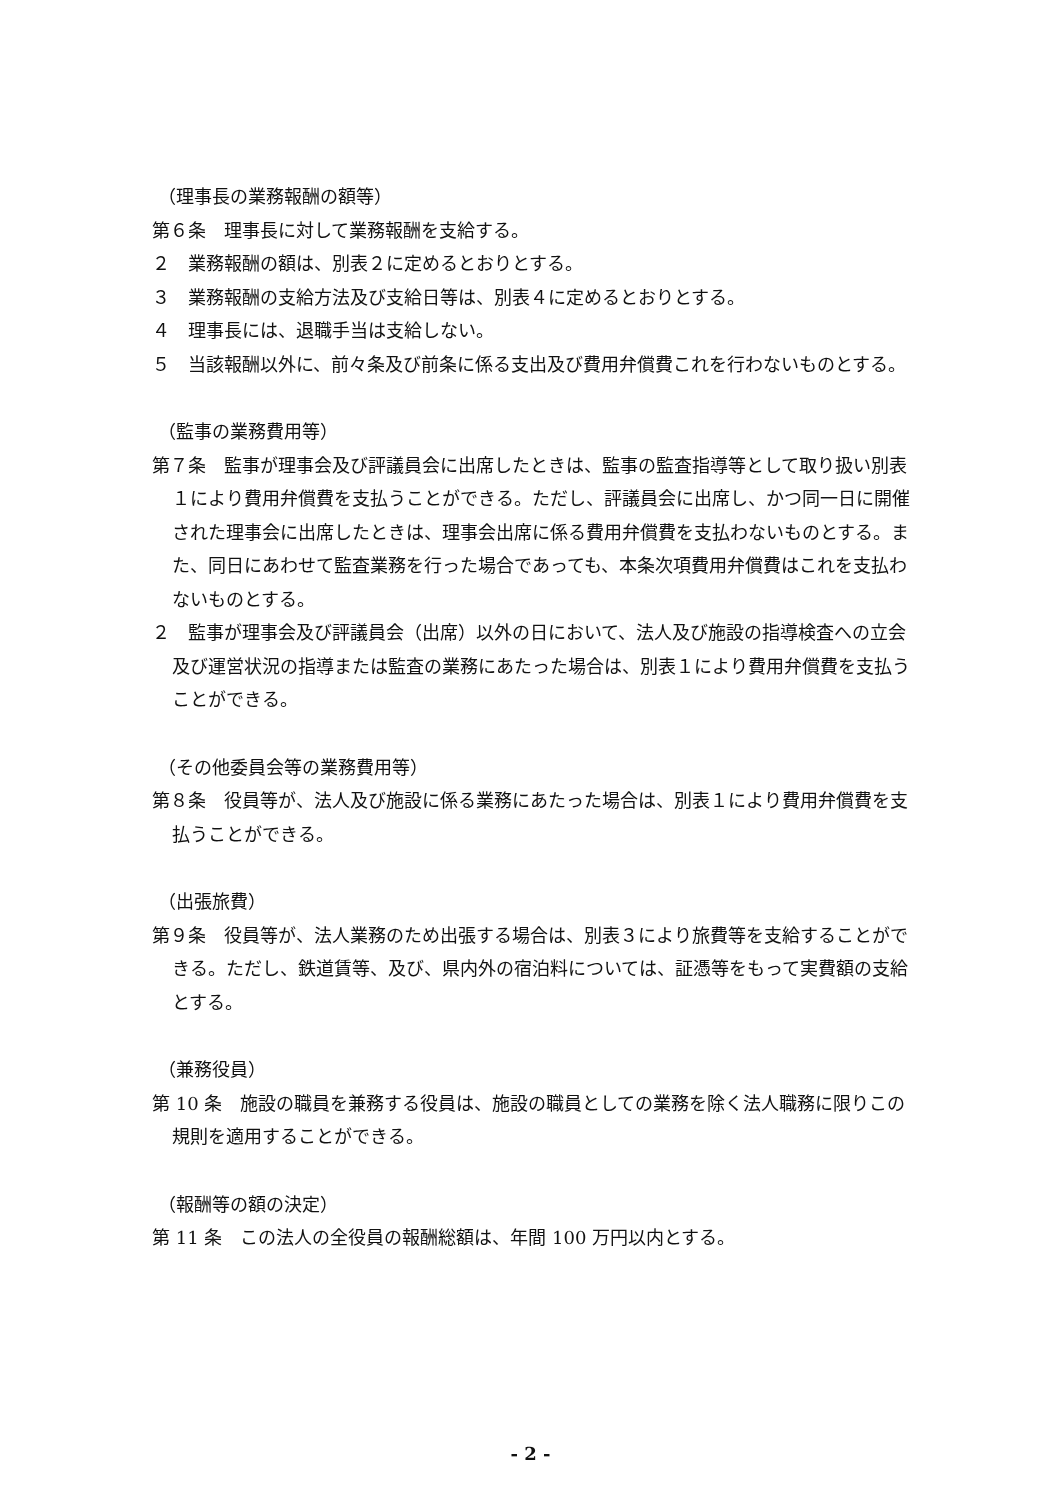（理事長の業務報酬の額等）
第６条　理事長に対して業務報酬を支給する。
２　業務報酬の額は、別表２に定めるとおりとする。
３　業務報酬の支給方法及び支給日等は、別表４に定めるとおりとする。
４　理事長には、退職手当は支給しない。
５　当該報酬以外に、前々条及び前条に係る支出及び費用弁償費これを行わないものとする。
（監事の業務費用等）
第７条　監事が理事会及び評議員会に出席したときは、監事の監査指導等として取り扱い別表１により費用弁償費を支払うことができる。ただし、評議員会に出席し、かつ同一日に開催された理事会に出席したときは、理事会出席に係る費用弁償費を支払わないものとする。また、同日にあわせて監査業務を行った場合であっても、本条次項費用弁償費はこれを支払わないものとする。
２　監事が理事会及び評議員会（出席）以外の日において、法人及び施設の指導検査への立会及び運営状況の指導または監査の業務にあたった場合は、別表１により費用弁償費を支払うことができる。
（その他委員会等の業務費用等）
第８条　役員等が、法人及び施設に係る業務にあたった場合は、別表１により費用弁償費を支払うことができる。
（出張旅費）
第９条　役員等が、法人業務のため出張する場合は、別表３により旅費等を支給することができる。ただし、鉄道賃等、及び、県内外の宿泊料については、証憑等をもって実費額の支給とする。
（兼務役員）
第 10 条　施設の職員を兼務する役員は、施設の職員としての業務を除く法人職務に限りこの規則を適用することができる。
（報酬等の額の決定）
第 11 条　この法人の全役員の報酬総額は、年間 100 万円以内とする。
- 2 -